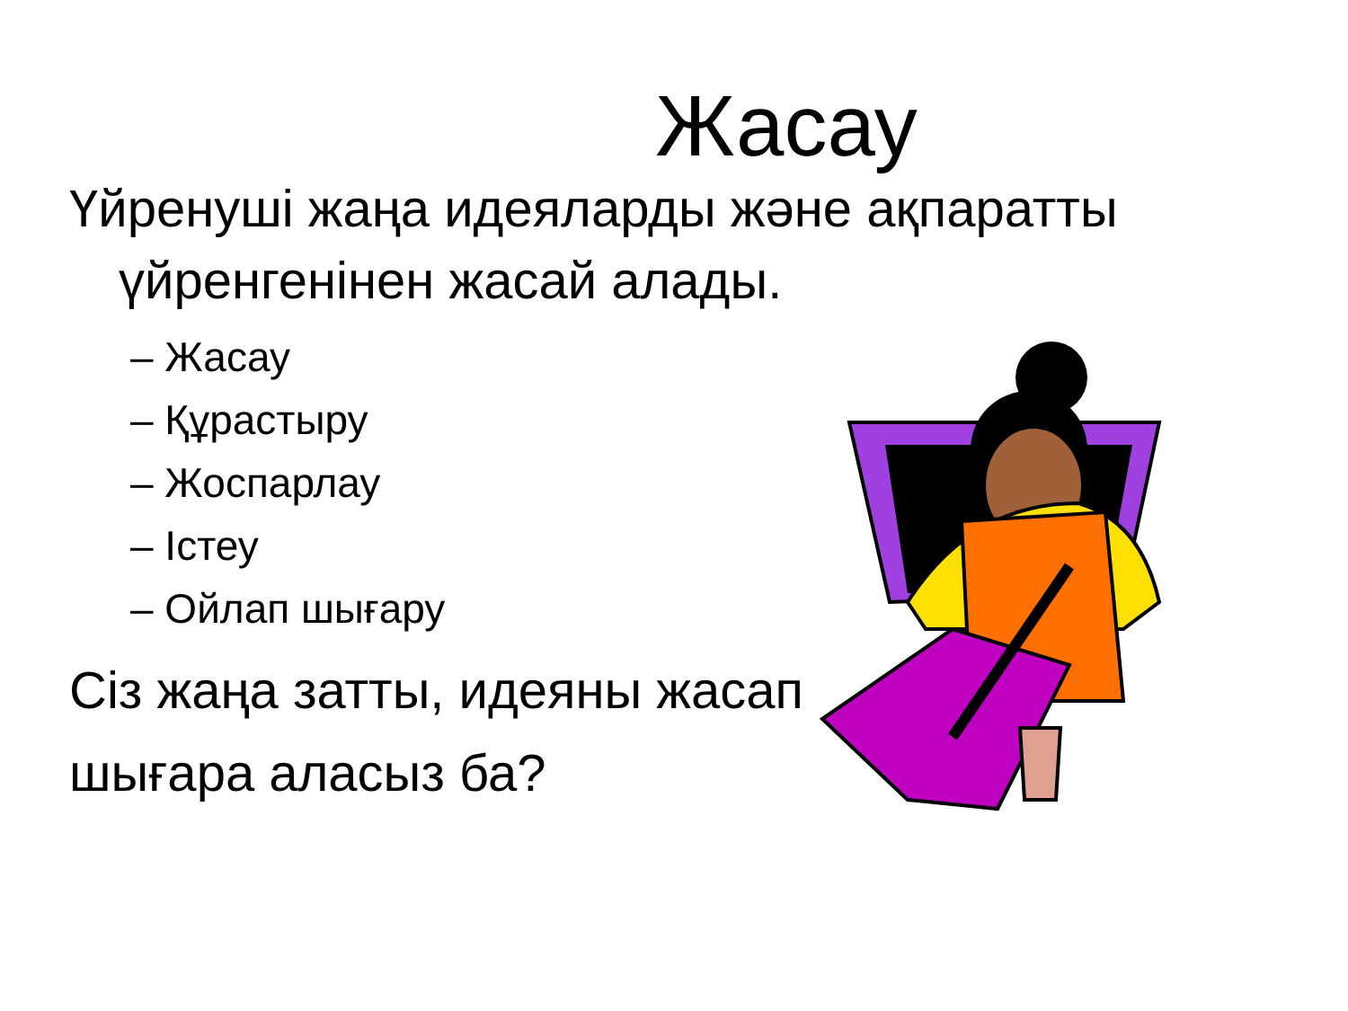Жасау
Үйренуші жаңа идеяларды және ақпаратты үйренгенінен жасай алады.
– Жасау
– Құрастыру
– Жоспарлау
– Істеу
– Ойлап шығару
Сіз жаңа затты, идеяны жасап шығара аласыз ба?